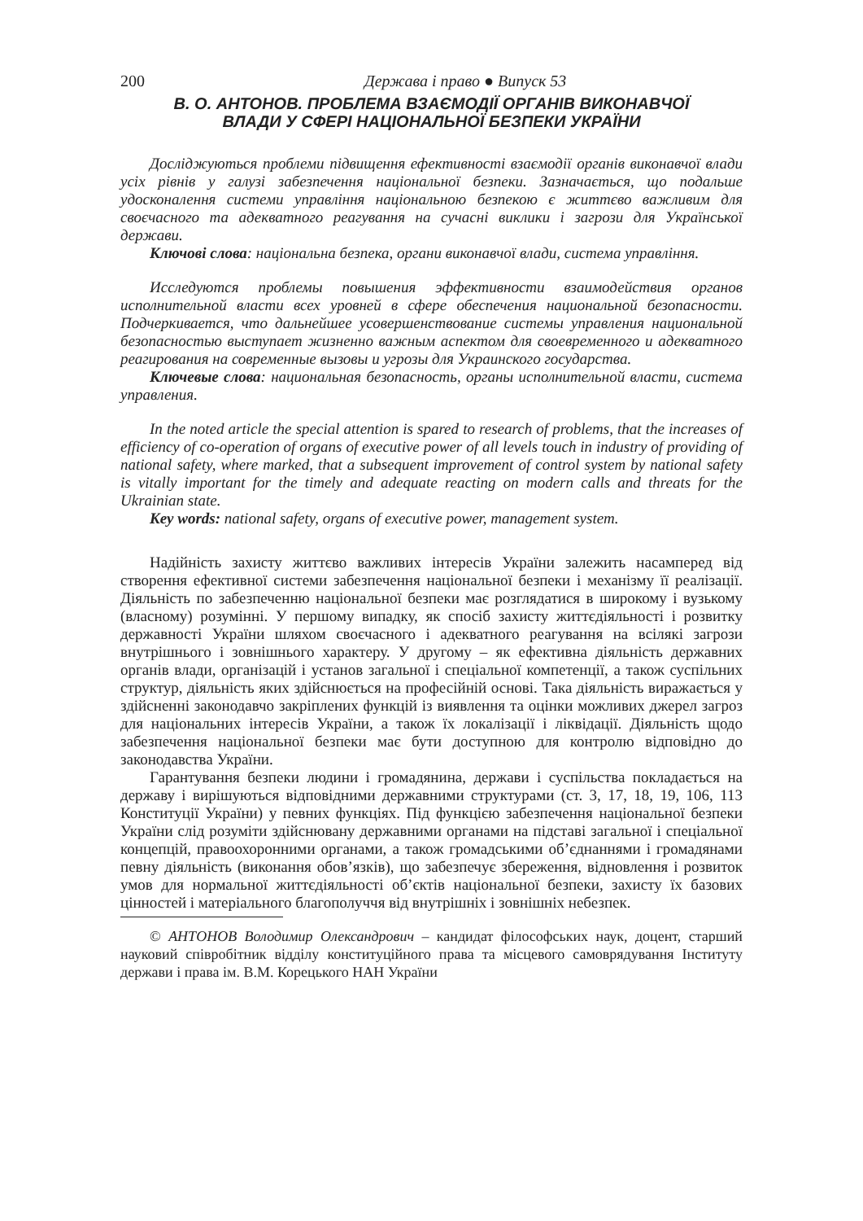200 Держава і право ● Випуск 53
В. О. АНТОНОВ. ПРОБЛЕМА ВЗАЄМОДІЇ ОРГАНІВ ВИКОНАВЧОЇ
ВЛАДИ У СФЕРІ НАЦІОНАЛЬНОЇ БЕЗПЕКИ УКРАЇНИ
Досліджуються проблеми підвищення ефективності взаємодії органів виконавчої влади усіх рівнів у галузі забезпечення національної безпеки. Зазначається, що подальше удосконалення системи управління національною безпекою є життєво важливим для своєчасного та адекватного реагування на сучасні виклики і загрози для Української держави.
Ключові слова: національна безпека, органи виконавчої влади, система управління.
Исследуются проблемы повышения эффективности взаимодействия органов исполнительной власти всех уровней в сфере обеспечения национальной безопасности. Подчеркивается, что дальнейшее усовершенствование системы управления национальной безопасностью выступает жизненно важным аспектом для своевременного и адекватного реагирования на современные вызовы и угрозы для Украинского государства.
Ключевые слова: национальная безопасность, органы исполнительной власти, система управления.
In the noted article the special attention is spared to research of problems, that the increases of efficiency of co-operation of organs of executive power of all levels touch in industry of providing of national safety, where marked, that a subsequent improvement of control system by national safety is vitally important for the timely and adequate reacting on modern calls and threats for the Ukrainian state.
Key words: national safety, organs of executive power, management system.
Надійність захисту життєво важливих інтересів України залежить насамперед від створення ефективної системи забезпечення національної безпеки і механізму її реалізації. Діяльність по забезпеченню національної безпеки має розглядатися в широкому і вузькому (власному) розумінні. У першому випадку, як спосіб захисту життєдіяльності і розвитку державності України шляхом своєчасного і адекватного реагування на всілякі загрози внутрішнього і зовнішнього характеру. У другому – як ефективна діяльність державних органів влади, організацій і установ загальної і спеціальної компетенції, а також суспільних структур, діяльність яких здійснюється на професійній основі. Така діяльність виражається у здійсненні законодавчо закріплених функцій із виявлення та оцінки можливих джерел загроз для національних інтересів України, а також їх локалізації і ліквідації. Діяльність щодо забезпечення національної безпеки має бути доступною для контролю відповідно до законодавства України.
Гарантування безпеки людини і громадянина, держави і суспільства покладається на державу і вирішуються відповідними державними структурами (ст. 3, 17, 18, 19, 106, 113 Конституції України) у певних функціях. Під функцією забезпечення національної безпеки України слід розуміти здійснювану державними органами на підставі загальної і спеціальної концепцій, правоохоронними органами, а також громадськими об’єднаннями і громадянами певну діяльність (виконання обов’язків), що забезпечує збереження, відновлення і розвиток умов для нормальної життєдіяльності об’єктів національної безпеки, захисту їх базових цінностей і матеріального благополуччя від внутрішніх і зовнішніх небезпек.
© АНТОНОВ Володимир Олександрович – кандидат філософських наук, доцент, старший науковий співробітник відділу конституційного права та місцевого самоврядування Інституту держави і права ім. В.М. Корецького НАН України